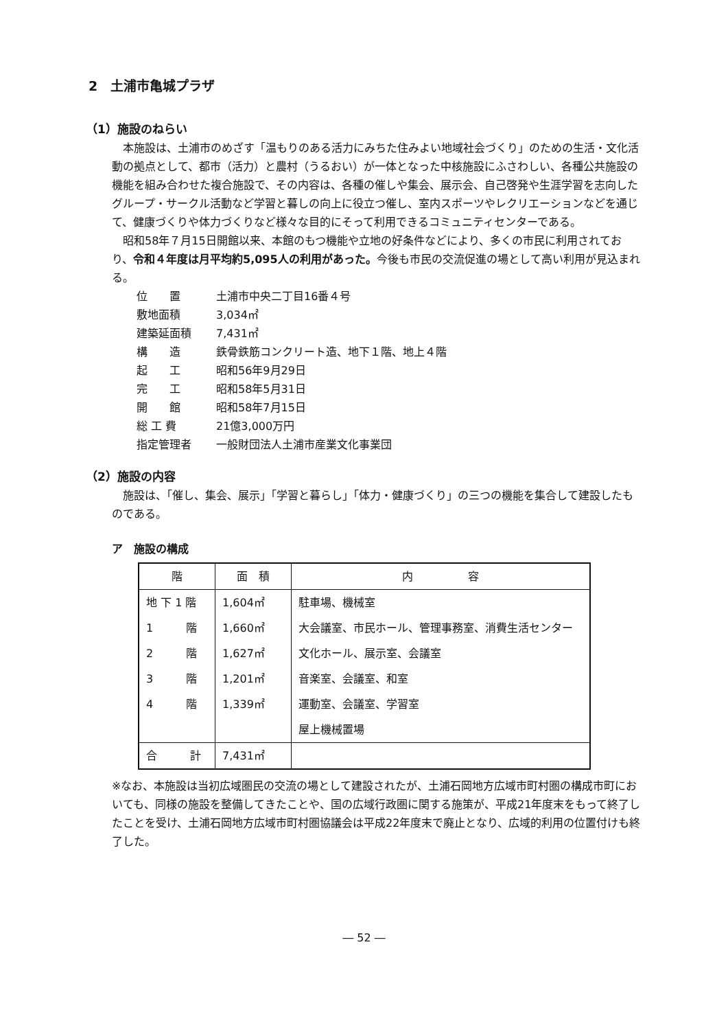2　土浦市亀城プラザ
（1）施設のねらい
本施設は、土浦市のめざす「温もりのある活力にみちた住みよい地域社会づくり」のための生活・文化活動の拠点として、都市（活力）と農村（うるおい）が一体となった中核施設にふさわしい、各種公共施設の機能を組み合わせた複合施設で、その内容は、各種の催しや集会、展示会、自己啓発や生涯学習を志向したグループ・サークル活動など学習と暮しの向上に役立つ催し、室内スポーツやレクリエーションなどを通じて、健康づくりや体力づくりなど様々な目的にそって利用できるコミュニティセンターである。
昭和58年７月15日開館以来、本館のもつ機能や立地の好条件などにより、多くの市民に利用されており、令和４年度は月平均約5,095人の利用があった。今後も市民の交流促進の場として高い利用が見込まれる。
| 位 置 | 土浦市中央二丁目16番４号 |
| 敷地面積 | 3,034㎡ |
| 建築延面積 | 7,431㎡ |
| 構 造 | 鉄骨鉄筋コンクリート造、地下１階、地上４階 |
| 起 工 | 昭和56年9月29日 |
| 完 工 | 昭和58年5月31日 |
| 開 館 | 昭和58年7月15日 |
| 総 工 費 | 21億3,000万円 |
| 指定管理者 | 一般財団法人土浦市産業文化事業団 |
（2）施設の内容
施設は、「催し、集会、展示」「学習と暮らし」「体力・健康づくり」の三つの機能を集合して建設したものである。
ア　施設の構成
| 階 | 面 積 | 内 容 |
| --- | --- | --- |
| 地 下 1 階 | 1,604㎡ | 駐車場、機械室 |
| 1 階 | 1,660㎡ | 大会議室、市民ホール、管理事務室、消費生活センター |
| 2 階 | 1,627㎡ | 文化ホール、展示室、会議室 |
| 3 階 | 1,201㎡ | 音楽室、会議室、和室 |
| 4 階 | 1,339㎡ | 運動室、会議室、学習室 |
| | | 屋上機械置場 |
| 合 計 | 7,431㎡ | |
※なお、本施設は当初広域圏民の交流の場として建設されたが、土浦石岡地方広域市町村圏の構成市町においても、同様の施設を整備してきたことや、国の広域行政圏に関する施策が、平成21年度末をもって終了したことを受け、土浦石岡地方広域市町村圏協議会は平成22年度末で廃止となり、広域的利用の位置付けも終了した。
― 52 ―